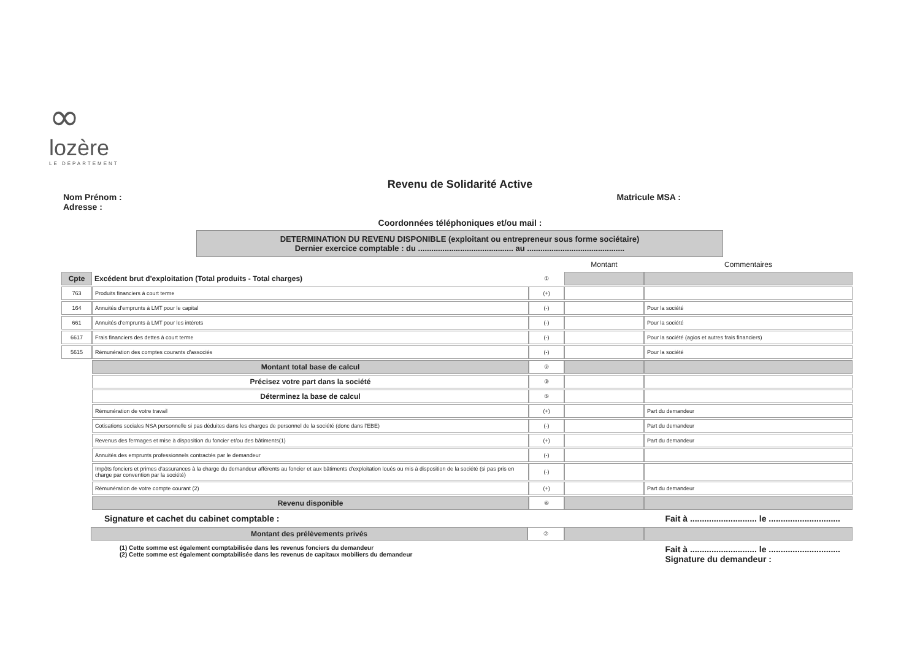∞
lozère
LE DÉPARTEMENT
Revenu de Solidarité Active
Nom Prénom :
Adresse :
Matricule MSA :
Coordonnées téléphoniques et/ou mail :
DETERMINATION DU REVENU DISPONIBLE (exploitant ou entrepreneur sous forme sociétaire)
Dernier exercice comptable : du ........................................... au ............................................
| | | | Montant | Commentaires |
| Cpte | Excédent brut d'exploitation (Total produits - Total charges) | ① | | |
| 763 | Produits financiers à court terme | (+) | | |
| 164 | Annuités d'emprunts à LMT pour le capital | (-) | | Pour la société |
| 661 | Annuités d'emprunts à LMT pour les intérets | (-) | | Pour la société |
| 6617 | Frais financiers des dettes à court terme | (-) | | Pour la société (agios et autres frais financiers) |
| 5615 | Rémunération des comptes courants d'associés | (-) | | Pour la société |
| | Montant total base de calcul | ② | | |
| | Précisez votre part dans la société | ③ | | |
| | Déterminez la base de calcul | ⑤ | | |
| | Rémunération de votre travail | (+) | | Part du demandeur |
| | Cotisations sociales NSA personnelle si pas déduites dans les charges de personnel de la société (donc dans l'EBE) | (-) | | Part du demandeur |
| | Revenus des fermages et mise à disposition du foncier et/ou des bâtiments(1) | (+) | | Part du demandeur |
| | Annuités des emprunts professionnels contractés par le demandeur | (-) | | |
| | Impôts fonciers et primes d'assurances à la charge du demandeur afférents au foncier et aux bâtiments d'exploitation loués ou mis à disposition de la société (si pas pris en charge par convention par la société) | (-) | | |
| | Rémunération de votre compte courant (2) | (+) | | Part du demandeur |
| | Revenu disponible | ⑥ | | |
Signature et cachet du cabinet comptable :
Fait à ............................ le ..............................
| | Montant des prélèvements privés | ⑦ | | |
(1) Cette somme est également comptabilisée dans les revenus fonciers du demandeur
(2) Cette somme est également comptabilisée dans les revenus de capitaux mobiliers du demandeur
Fait à ............................ le ..............................
Signature du demandeur :